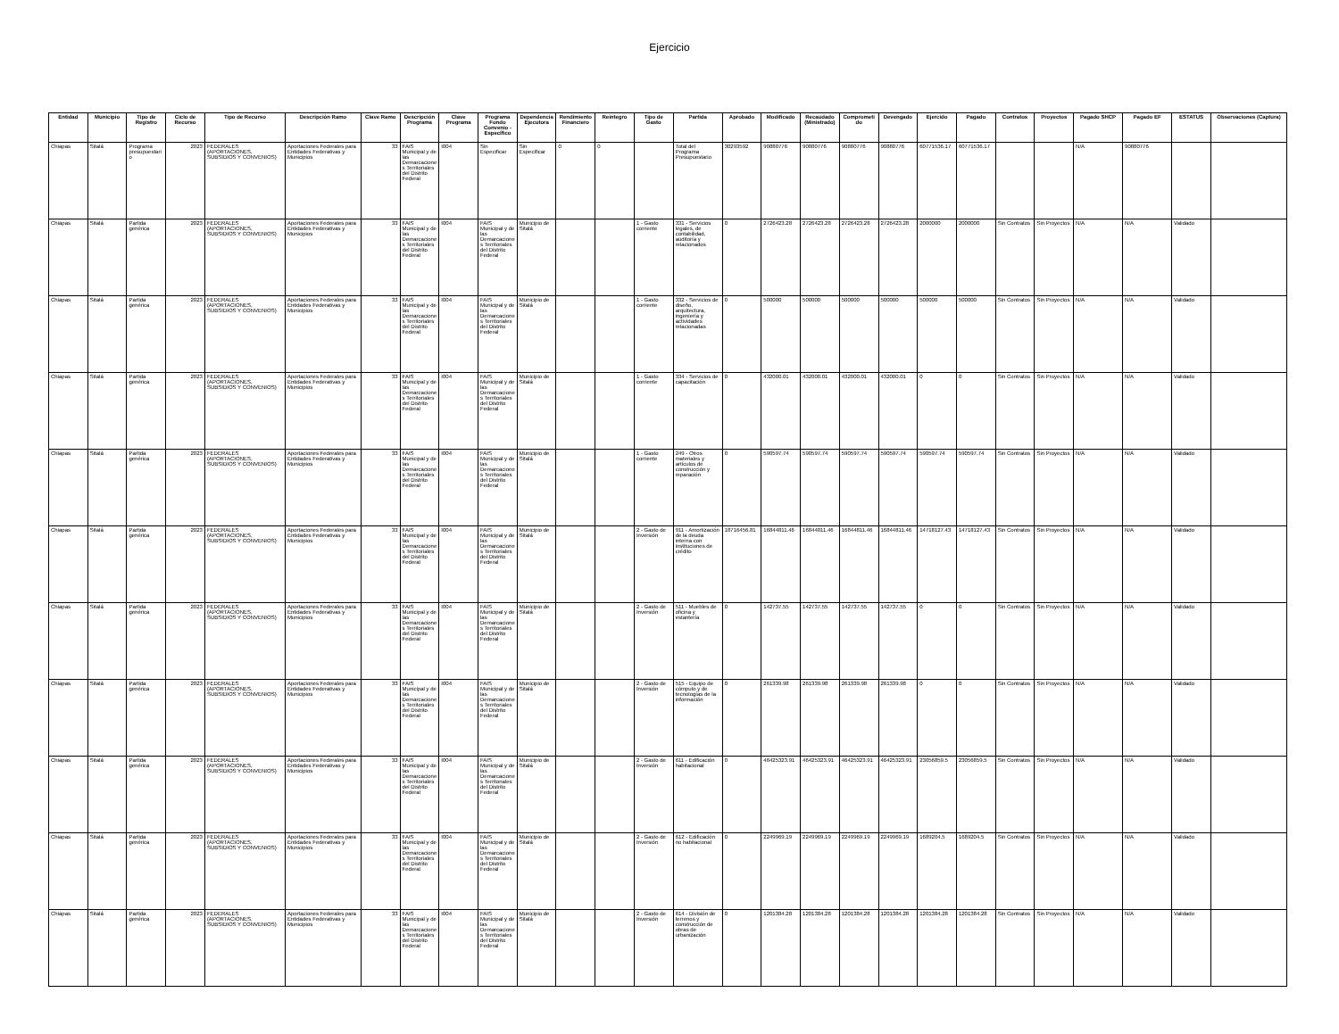Ejercicio
| Entidad | Municipio | Tipo de Registro | Ciclo de Recurso | Tipo de Recurso | Descripción Ramo | Clave Ramo | Descripción Programa | Clave Programa | Programa Fondo Convenio - Específico | Dependencia Ejecutora | Rendimiento Financiero | Reintegro | Tipo de Gasto | Partida | Aprobado | Modificado | Recaudado (Ministrado) | Comprometido | Devengado | Ejercido | Pagado | Contratos | Proyectos | Pagado SHCP | Pagado EF | ESTATUS | Observaciones (Captura) |
| --- | --- | --- | --- | --- | --- | --- | --- | --- | --- | --- | --- | --- | --- | --- | --- | --- | --- | --- | --- | --- | --- | --- | --- | --- | --- | --- | --- |
| Chiapas | Sitalá | Programa presupuestario | 2023 | FEDERALES (APORTACIONES, SUBSIDIOS Y CONVENIOS) | Aportaciones Federales para Entidades Federativas y Municipios | 33 | FAIS Municipal y de las Demarcaciones Territoriales del Distrito Federal | I004 | Sin Especificar | Sin Especificar | 0 | 0 | | Total del Programa Presupuestario | 30293592 | 90880776 | 90880776 | 90880776 | 90880776 | 60771536.17 | 60771536.17 | | | N/A | 90880776 | | |
| Chiapas | Sitalá | Partida genérica | 2023 | FEDERALES (APORTACIONES, SUBSIDIOS Y CONVENIOS) | Aportaciones Federales para Entidades Federativas y Municipios | 33 | FAIS Municipal y de las Demarcaciones Territoriales del Distrito Federal | I004 | FAIS Municipal y de las Demarcaciones Territoriales del Distrito Federal | Municipio de Sitalá | | | 1 - Gasto corriente | 331 - Servicios legales, de contabilidad, auditoría y relacionados | 0 | 2726423.28 | 2726423.28 | 2726423.28 | 2726423.28 | 2000000 | 2000000 | Sin Contratos | Sin Proyectos | N/A | N/A | Validado | |
| Chiapas | Sitalá | Partida genérica | 2023 | FEDERALES (APORTACIONES, SUBSIDIOS Y CONVENIOS) | Aportaciones Federales para Entidades Federativas y Municipios | 33 | FAIS Municipal y de las Demarcaciones Territoriales del Distrito Federal | I004 | FAIS Municipal y de las Demarcaciones Territoriales del Distrito Federal | Municipio de Sitalá | | | 1 - Gasto corriente | 332 - Servicios de diseño, arquitectura, ingeniería y actividades relacionadas | 0 | 500000 | 500000 | 500000 | 500000 | 500000 | 500000 | Sin Contratos | Sin Proyectos | N/A | N/A | Validado | |
| Chiapas | Sitalá | Partida genérica | 2023 | FEDERALES (APORTACIONES, SUBSIDIOS Y CONVENIOS) | Aportaciones Federales para Entidades Federativas y Municipios | 33 | FAIS Municipal y de las Demarcaciones Territoriales del Distrito Federal | I004 | FAIS Municipal y de las Demarcaciones Territoriales del Distrito Federal | Municipio de Sitalá | | | 1 - Gasto corriente | 334 - Servicios de capacitación | 0 | 432000.01 | 432000.01 | 432000.01 | 432000.01 | 0 | 0 | Sin Contratos | Sin Proyectos | N/A | N/A | Validado | |
| Chiapas | Sitalá | Partida genérica | 2023 | FEDERALES (APORTACIONES, SUBSIDIOS Y CONVENIOS) | Aportaciones Federales para Entidades Federativas y Municipios | 33 | FAIS Municipal y de las Demarcaciones Territoriales del Distrito Federal | I004 | FAIS Municipal y de las Demarcaciones Territoriales del Distrito Federal | Municipio de Sitalá | | | 1 - Gasto corriente | 249 - Otros materiales y artículos de construcción y reparación | 0 | 590597.74 | 590597.74 | 590597.74 | 590597.74 | 590597.74 | 590597.74 | Sin Contratos | Sin Proyectos | N/A | N/A | Validado | |
| Chiapas | Sitalá | Partida genérica | 2023 | FEDERALES (APORTACIONES, SUBSIDIOS Y CONVENIOS) | Aportaciones Federales para Entidades Federativas y Municipios | 33 | FAIS Municipal y de las Demarcaciones Territoriales del Distrito Federal | I004 | FAIS Municipal y de las Demarcaciones Territoriales del Distrito Federal | Municipio de Sitalá | | | 2 - Gasto de Inversión | 911 - Amortización de la deuda interna con instituciones de crédito | 18716456.81 | 16844811.46 | 16844811.46 | 16844811.46 | 16844811.46 | 14718127.43 | 14718127.43 | Sin Contratos | Sin Proyectos | N/A | N/A | Validado | |
| Chiapas | Sitalá | Partida genérica | 2023 | FEDERALES (APORTACIONES, SUBSIDIOS Y CONVENIOS) | Aportaciones Federales para Entidades Federativas y Municipios | 33 | FAIS Municipal y de las Demarcaciones Territoriales del Distrito Federal | I004 | FAIS Municipal y de las Demarcaciones Territoriales del Distrito Federal | Municipio de Sitalá | | | 2 - Gasto de Inversión | 511 - Muebles de oficina y estantería | 0 | 142737.55 | 142737.55 | 142737.55 | 142737.55 | 0 | 0 | Sin Contratos | Sin Proyectos | N/A | N/A | Validado | |
| Chiapas | Sitalá | Partida genérica | 2023 | FEDERALES (APORTACIONES, SUBSIDIOS Y CONVENIOS) | Aportaciones Federales para Entidades Federativas y Municipios | 33 | FAIS Municipal y de las Demarcaciones Territoriales del Distrito Federal | I004 | FAIS Municipal y de las Demarcaciones Territoriales del Distrito Federal | Municipio de Sitalá | | | 2 - Gasto de Inversión | 515 - Equipo de cómputo y de tecnologías de la información | 0 | 261339.98 | 261339.98 | 261339.98 | 261339.98 | 0 | 0 | Sin Contratos | Sin Proyectos | N/A | N/A | Validado | |
| Chiapas | Sitalá | Partida genérica | 2023 | FEDERALES (APORTACIONES, SUBSIDIOS Y CONVENIOS) | Aportaciones Federales para Entidades Federativas y Municipios | 33 | FAIS Municipal y de las Demarcaciones Territoriales del Distrito Federal | I004 | FAIS Municipal y de las Demarcaciones Territoriales del Distrito Federal | Municipio de Sitalá | | | 2 - Gasto de Inversión | 611 - Edificación habitacional | 0 | 46425323.91 | 46425323.91 | 46425323.91 | 46425323.91 | 23056859.5 | 23056859.5 | Sin Contratos | Sin Proyectos | N/A | N/A | Validado | |
| Chiapas | Sitalá | Partida genérica | 2023 | FEDERALES (APORTACIONES, SUBSIDIOS Y CONVENIOS) | Aportaciones Federales para Entidades Federativas y Municipios | 33 | FAIS Municipal y de las Demarcaciones Territoriales del Distrito Federal | I004 | FAIS Municipal y de las Demarcaciones Territoriales del Distrito Federal | Municipio de Sitalá | | | 2 - Gasto de Inversión | 612 - Edificación no habitacional | 0 | 2249969.19 | 2249969.19 | 2249969.19 | 2249969.19 | 1689204.5 | 1689204.5 | Sin Contratos | Sin Proyectos | N/A | N/A | Validado | |
| Chiapas | Sitalá | Partida genérica | 2023 | FEDERALES (APORTACIONES, SUBSIDIOS Y CONVENIOS) | Aportaciones Federales para Entidades Federativas y Municipios | 33 | FAIS Municipal y de las Demarcaciones Territoriales del Distrito Federal | I004 | FAIS Municipal y de las Demarcaciones Territoriales del Distrito Federal | Municipio de Sitalá | | | 2 - Gasto de Inversión | 614 - División de terrenos y construcción de obras de urbanización | 0 | 1201384.28 | 1201384.28 | 1201384.28 | 1201384.28 | 1201384.28 | 1201384.28 | Sin Contratos | Sin Proyectos | N/A | N/A | Validado | |